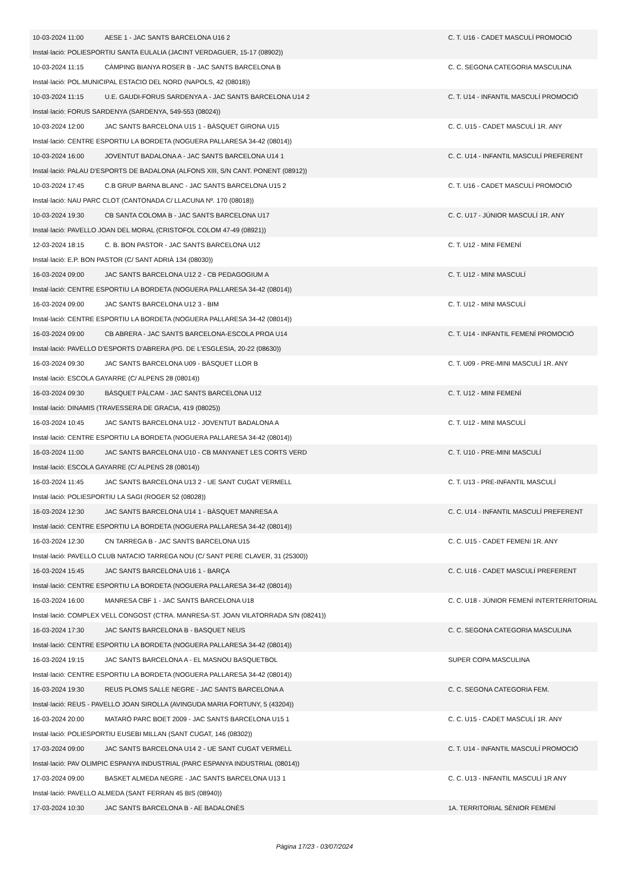| 10-03-2024 11:00 | AESE 1 - JAC SANTS BARCELONA U16 2 | C. T. U16 - CADET MASCULÍ PROMOCIÓ |
| Instal·lació: POLIESPORTIU SANTA EULALIA (JACINT VERDAGUER, 15-17 (08902)) | | |
| 10-03-2024 11:15 | CÀMPING BIANYA ROSER B - JAC SANTS BARCELONA B | C. C. SEGONA CATEGORIA MASCULINA |
| Instal·lació: POL.MUNICIPAL ESTACIO DEL NORD (NAPOLS, 42 (08018)) | | |
| 10-03-2024 11:15 | U.E. GAUDI-FORUS SARDENYA A - JAC SANTS BARCELONA U14 2 | C. T. U14 - INFANTIL MASCULÍ PROMOCIÓ |
| Instal·lació: FORUS SARDENYA (SARDENYA, 549-553 (08024)) | | |
| 10-03-2024 12:00 | JAC SANTS BARCELONA U15 1 - BÀSQUET GIRONA U15 | C. C. U15 - CADET MASCULÍ 1R. ANY |
| Instal·lació: CENTRE ESPORTIU LA BORDETA (NOGUERA PALLARESA 34-42 (08014)) | | |
| 10-03-2024 16:00 | JOVENTUT BADALONA A - JAC SANTS BARCELONA U14 1 | C. C. U14 - INFANTIL MASCULÍ PREFERENT |
| Instal·lació: PALAU D'ESPORTS DE BADALONA (ALFONS XIII, S/N CANT. PONENT (08912)) | | |
| 10-03-2024 17:45 | C.B GRUP BARNA BLANC - JAC SANTS BARCELONA U15 2 | C. T. U16 - CADET MASCULÍ PROMOCIÓ |
| Instal·lació: NAU PARC CLOT (CANTONADA C/ LLACUNA Nº. 170 (08018)) | | |
| 10-03-2024 19:30 | CB SANTA COLOMA B - JAC SANTS BARCELONA U17 | C. C. U17 - JÚNIOR MASCULÍ 1R. ANY |
| Instal·lació: PAVELLO JOAN DEL MORAL (CRISTOFOL COLOM 47-49 (08921)) | | |
| 12-03-2024 18:15 | C. B. BON PASTOR - JAC SANTS BARCELONA U12 | C. T. U12 - MINI FEMENÍ |
| Instal·lació: E.P. BON PASTOR (C/ SANT ADRIÀ 134 (08030)) | | |
| 16-03-2024 09:00 | JAC SANTS BARCELONA U12 2 - CB PEDAGOGIUM A | C. T. U12 - MINI MASCULÍ |
| Instal·lació: CENTRE ESPORTIU LA BORDETA (NOGUERA PALLARESA 34-42 (08014)) | | |
| 16-03-2024 09:00 | JAC SANTS BARCELONA U12 3 - BIM | C. T. U12 - MINI MASCULÍ |
| Instal·lació: CENTRE ESPORTIU LA BORDETA (NOGUERA PALLARESA 34-42 (08014)) | | |
| 16-03-2024 09:00 | CB ABRERA - JAC SANTS BARCELONA-ESCOLA PROA U14 | C. T. U14 - INFANTIL FEMENÍ PROMOCIÓ |
| Instal·lació: PAVELLO D'ESPORTS D'ABRERA (PG. DE L'ESGLESIA, 20-22 (08630)) | | |
| 16-03-2024 09:30 | JAC SANTS BARCELONA U09 - BÀSQUET LLOR B | C. T. U09 - PRE-MINI MASCULÍ 1R. ANY |
| Instal·lació: ESCOLA GAYARRE (C/ ALPENS 28 (08014)) | | |
| 16-03-2024 09:30 | BÀSQUET PÀLCAM - JAC SANTS BARCELONA U12 | C. T. U12 - MINI FEMENÍ |
| Instal·lació: DINAMIS (TRAVESSERA DE GRACIA, 419 (08025)) | | |
| 16-03-2024 10:45 | JAC SANTS BARCELONA U12 - JOVENTUT BADALONA A | C. T. U12 - MINI MASCULÍ |
| Instal·lació: CENTRE ESPORTIU LA BORDETA (NOGUERA PALLARESA 34-42 (08014)) | | |
| 16-03-2024 11:00 | JAC SANTS BARCELONA U10 - CB MANYANET LES CORTS VERD | C. T. U10 - PRE-MINI MASCULÍ |
| Instal·lació: ESCOLA GAYARRE (C/ ALPENS 28 (08014)) | | |
| 16-03-2024 11:45 | JAC SANTS BARCELONA U13 2 - UE SANT CUGAT VERMELL | C. T. U13 - PRE-INFANTIL MASCULÍ |
| Instal·lació: POLIESPORTIU LA SAGI (ROGER 52 (08028)) | | |
| 16-03-2024 12:30 | JAC SANTS BARCELONA U14 1 - BÀSQUET MANRESA A | C. C. U14 - INFANTIL MASCULÍ PREFERENT |
| Instal·lació: CENTRE ESPORTIU LA BORDETA (NOGUERA PALLARESA 34-42 (08014)) | | |
| 16-03-2024 12:30 | CN TARREGA B - JAC SANTS BARCELONA U15 | C. C. U15 - CADET FEMENí 1R. ANY |
| Instal·lació: PAVELLO CLUB NATACIO TARREGA NOU (C/ SANT PERE CLAVER, 31 (25300)) | | |
| 16-03-2024 15:45 | JAC SANTS BARCELONA U16 1 - BARÇA | C. C. U16 - CADET MASCULÍ PREFERENT |
| Instal·lació: CENTRE ESPORTIU LA BORDETA (NOGUERA PALLARESA 34-42 (08014)) | | |
| 16-03-2024 16:00 | MANRESA CBF 1 - JAC SANTS BARCELONA U18 | C. C. U18 - JÚNIOR FEMENÍ INTERTERRITORIAL |
| Instal·lació: COMPLEX VELL CONGOST (CTRA. MANRESA-ST. JOAN VILATORRADA S/N (08241)) | | |
| 16-03-2024 17:30 | JAC SANTS BARCELONA B - BASQUET NEUS | C. C. SEGONA CATEGORIA MASCULINA |
| Instal·lació: CENTRE ESPORTIU LA BORDETA (NOGUERA PALLARESA 34-42 (08014)) | | |
| 16-03-2024 19:15 | JAC SANTS BARCELONA A - EL MASNOU BASQUETBOL | SUPER COPA MASCULINA |
| Instal·lació: CENTRE ESPORTIU LA BORDETA (NOGUERA PALLARESA 34-42 (08014)) | | |
| 16-03-2024 19:30 | REUS PLOMS SALLE NEGRE - JAC SANTS BARCELONA A | C. C. SEGONA CATEGORIA FEM. |
| Instal·lació: REUS - PAVELLO JOAN SIROLLA (AVINGUDA MARIA FORTUNY, 5 (43204)) | | |
| 16-03-2024 20:00 | MATARÓ PARC BOET 2009 - JAC SANTS BARCELONA U15 1 | C. C. U15 - CADET MASCULÍ 1R. ANY |
| Instal·lació: POLIESPORTIU EUSEBI MILLAN (SANT CUGAT, 146 (08302)) | | |
| 17-03-2024 09:00 | JAC SANTS BARCELONA U14 2 - UE SANT CUGAT VERMELL | C. T. U14 - INFANTIL MASCULÍ PROMOCIÓ |
| Instal·lació: PAV OLIMPIC ESPANYA INDUSTRIAL (PARC ESPANYA INDUSTRIAL (08014)) | | |
| 17-03-2024 09:00 | BASKET ALMEDA NEGRE - JAC SANTS BARCELONA U13 1 | C. C. U13 - INFANTIL MASCULÍ 1R ANY |
| Instal·lació: PAVELLO ALMEDA (SANT FERRAN 45 BIS (08940)) | | |
| 17-03-2024 10:30 | JAC SANTS BARCELONA B - AE BADALONÈS | 1A. TERRITORIAL SÈNIOR FEMENÍ |
Pàgina 17/23 - 03/07/2024